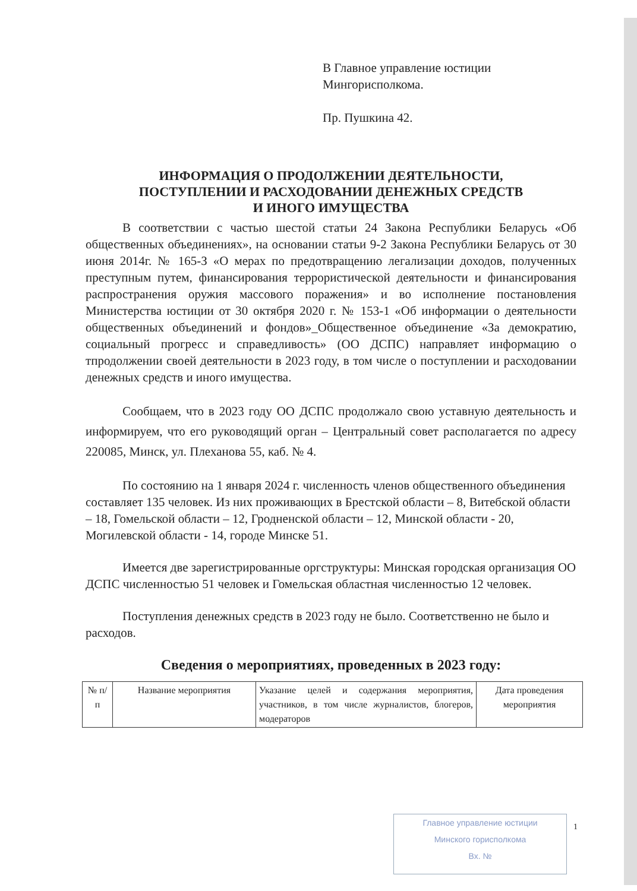В Главное управление юстиции
Мингорисполкома.
Пр. Пушкина 42.
ИНФОРМАЦИЯ О ПРОДОЛЖЕНИИ ДЕЯТЕЛЬНОСТИ,
ПОСТУПЛЕНИИ И РАСХОДОВАНИИ ДЕНЕЖНЫХ СРЕДСТВ
И ИНОГО ИМУЩЕСТВА
В соответствии с частью шестой статьи 24 Закона Республики Беларусь «Об общественных объединениях», на основании статьи 9-2 Закона Республики Беларусь от 30 июня 2014г. № 165-З «О мерах по предотвращению легализации доходов, полученных преступным путем, финансирования террористической деятельности и финансирования распространения оружия массового поражения» и во исполнение постановления Министерства юстиции от 30 октября 2020 г. № 153-1 «Об информации о деятельности общественных объединений и фондов»_Общественное объединение «За демократию, социальный прогресс и справедливость» (ОО ДСПС) направляет информацию о тпродолжении своей деятельности в 2023 году, в том числе о поступлении и расходовании денежных средств и иного имущества.
Сообщаем, что в 2023 году ОО ДСПС продолжало свою уставную деятельность и информируем, что его руководящий орган – Центральный совет располагается по адресу 220085, Минск, ул. Плеханова 55, каб. № 4.
По состоянию на 1 января 2024 г. численность членов общественного объединения составляет 135 человек. Из них проживающих в Брестской области – 8, Витебской области – 18, Гомельской области – 12, Гродненской области – 12, Минской области - 20, Могилевской области - 14, городе Минске 51.
Имеется две зарегистрированные оргструктуры: Минская городская организация ОО ДСПС численностью 51 человек и Гомельская областная численностью 12 человек.
Поступления денежных средств в 2023 году не было. Соответственно не было и расходов.
Сведения о мероприятиях, проведенных в 2023 году:
| № п/п | Название мероприятия | Указание целей и содержания мероприятия, участников, в том числе журналистов, блогеров, модераторов | Дата проведения мероприятия |
Главное управление юстиции
Минского горисполкома
Вх. №
1